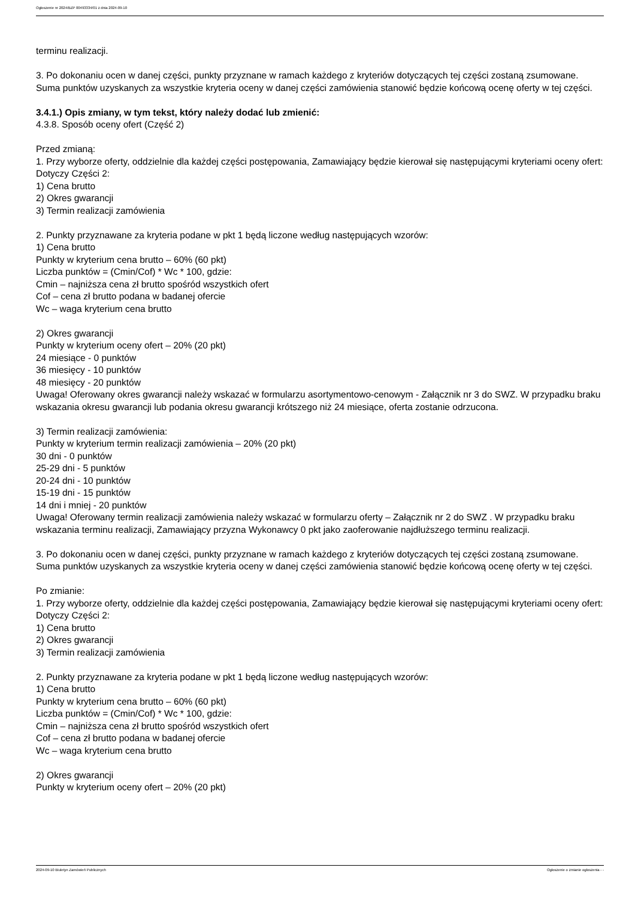Ogłoszenie nr 2024/BZP 00493334/01 z dnia 2024-09-10
terminu realizacji.
3. Po dokonaniu ocen w danej części, punkty przyznane w ramach każdego z kryteriów dotyczących tej części zostaną zsumowane. Suma punktów uzyskanych za wszystkie kryteria oceny w danej części zamówienia stanowić będzie końcową ocenę oferty w tej części.
3.4.1.) Opis zmiany, w tym tekst, który należy dodać lub zmienić:
4.3.8. Sposób oceny ofert (Część 2)
Przed zmianą:
1. Przy wyborze oferty, oddzielnie dla każdej części postępowania, Zamawiający będzie kierował się następującymi kryteriami oceny ofert:
Dotyczy Części 2:
1) Cena brutto
2) Okres gwarancji
3) Termin realizacji zamówienia
2. Punkty przyznawane za kryteria podane w pkt 1 będą liczone według następujących wzorów:
1) Cena brutto
Punkty w kryterium cena brutto – 60% (60 pkt)
Liczba punktów = (Cmin/Cof) * Wc * 100, gdzie:
Cmin – najniższa cena zł brutto spośród wszystkich ofert
Cof – cena zł brutto podana w badanej ofercie
Wc – waga kryterium cena brutto
2) Okres gwarancji
Punkty w kryterium oceny ofert – 20% (20 pkt)
24 miesiące - 0 punktów
36 miesięcy - 10 punktów
48 miesięcy - 20 punktów
Uwaga! Oferowany okres gwarancji należy wskazać w formularzu asortymentowo-cenowym - Załącznik nr 3 do SWZ. W przypadku braku wskazania okresu gwarancji lub podania okresu gwarancji krótszego niż 24 miesiące, oferta zostanie odrzucona.
3) Termin realizacji zamówienia:
Punkty w kryterium termin realizacji zamówienia – 20% (20 pkt)
30 dni - 0 punktów
25-29 dni - 5 punktów
20-24 dni - 10 punktów
15-19 dni - 15 punktów
14 dni i mniej - 20 punktów
Uwaga! Oferowany termin realizacji zamówienia należy wskazać w formularzu oferty – Załącznik nr 2 do SWZ . W przypadku braku wskazania terminu realizacji, Zamawiający przyzna Wykonawcy 0 pkt jako zaoferowanie najdłuższego terminu realizacji.
3. Po dokonaniu ocen w danej części, punkty przyznane w ramach każdego z kryteriów dotyczących tej części zostaną zsumowane. Suma punktów uzyskanych za wszystkie kryteria oceny w danej części zamówienia stanowić będzie końcową ocenę oferty w tej części.
Po zmianie:
1. Przy wyborze oferty, oddzielnie dla każdej części postępowania, Zamawiający będzie kierował się następującymi kryteriami oceny ofert:
Dotyczy Części 2:
1) Cena brutto
2) Okres gwarancji
3) Termin realizacji zamówienia
2. Punkty przyznawane za kryteria podane w pkt 1 będą liczone według następujących wzorów:
1) Cena brutto
Punkty w kryterium cena brutto – 60% (60 pkt)
Liczba punktów = (Cmin/Cof) * Wc * 100, gdzie:
Cmin – najniższa cena zł brutto spośród wszystkich ofert
Cof – cena zł brutto podana w badanej ofercie
Wc – waga kryterium cena brutto
2) Okres gwarancji
Punkty w kryterium oceny ofert – 20% (20 pkt)
2024-09-10 Biuletyn Zamówień Publicznych Ogłoszenie o zmianie ogłoszenia - -